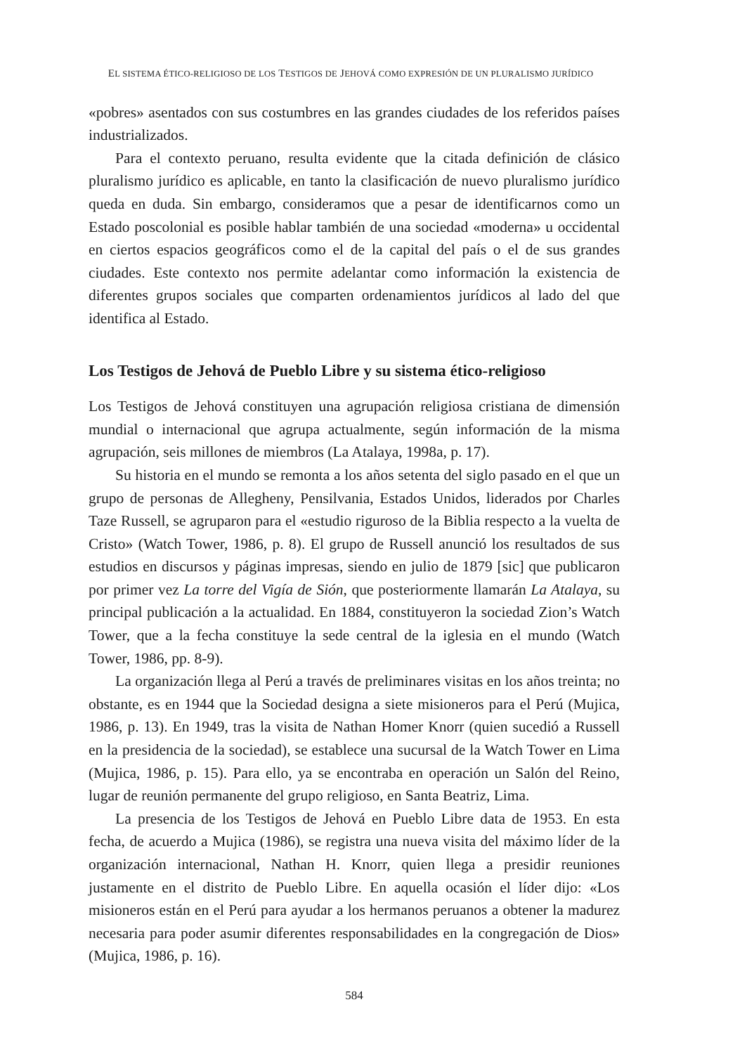EL SISTEMA ÉTICO-RELIGIOSO DE LOS TESTIGOS DE JEHOVÁ COMO EXPRESIÓN DE UN PLURALISMO JURÍDICO
«pobres» asentados con sus costumbres en las grandes ciudades de los referidos países industrializados.
Para el contexto peruano, resulta evidente que la citada definición de clásico pluralismo jurídico es aplicable, en tanto la clasificación de nuevo pluralismo jurídico queda en duda. Sin embargo, consideramos que a pesar de identificarnos como un Estado poscolonial es posible hablar también de una sociedad «moderna» u occidental en ciertos espacios geográficos como el de la capital del país o el de sus grandes ciudades. Este contexto nos permite adelantar como información la existencia de diferentes grupos sociales que comparten ordenamientos jurídicos al lado del que identifica al Estado.
Los Testigos de Jehová de Pueblo Libre y su sistema ético-religioso
Los Testigos de Jehová constituyen una agrupación religiosa cristiana de dimensión mundial o internacional que agrupa actualmente, según información de la misma agrupación, seis millones de miembros (La Atalaya, 1998a, p. 17).
Su historia en el mundo se remonta a los años setenta del siglo pasado en el que un grupo de personas de Allegheny, Pensilvania, Estados Unidos, liderados por Charles Taze Russell, se agruparon para el «estudio riguroso de la Biblia respecto a la vuelta de Cristo» (Watch Tower, 1986, p. 8). El grupo de Russell anunció los resultados de sus estudios en discursos y páginas impresas, siendo en julio de 1879 [sic] que publicaron por primer vez La torre del Vigía de Sión, que posteriormente llamarán La Atalaya, su principal publicación a la actualidad. En 1884, constituyeron la sociedad Zion’s Watch Tower, que a la fecha constituye la sede central de la iglesia en el mundo (Watch Tower, 1986, pp. 8-9).
La organización llega al Perú a través de preliminares visitas en los años treinta; no obstante, es en 1944 que la Sociedad designa a siete misioneros para el Perú (Mujica, 1986, p. 13). En 1949, tras la visita de Nathan Homer Knorr (quien sucedió a Russell en la presidencia de la sociedad), se establece una sucursal de la Watch Tower en Lima (Mujica, 1986, p. 15). Para ello, ya se encontraba en operación un Salón del Reino, lugar de reunión permanente del grupo religioso, en Santa Beatriz, Lima.
La presencia de los Testigos de Jehová en Pueblo Libre data de 1953. En esta fecha, de acuerdo a Mujica (1986), se registra una nueva visita del máximo líder de la organización internacional, Nathan H. Knorr, quien llega a presidir reuniones justamente en el distrito de Pueblo Libre. En aquella ocasión el líder dijo: «Los misioneros están en el Perú para ayudar a los hermanos peruanos a obtener la madurez necesaria para poder asumir diferentes responsabilidades en la congregación de Dios» (Mujica, 1986, p. 16).
584